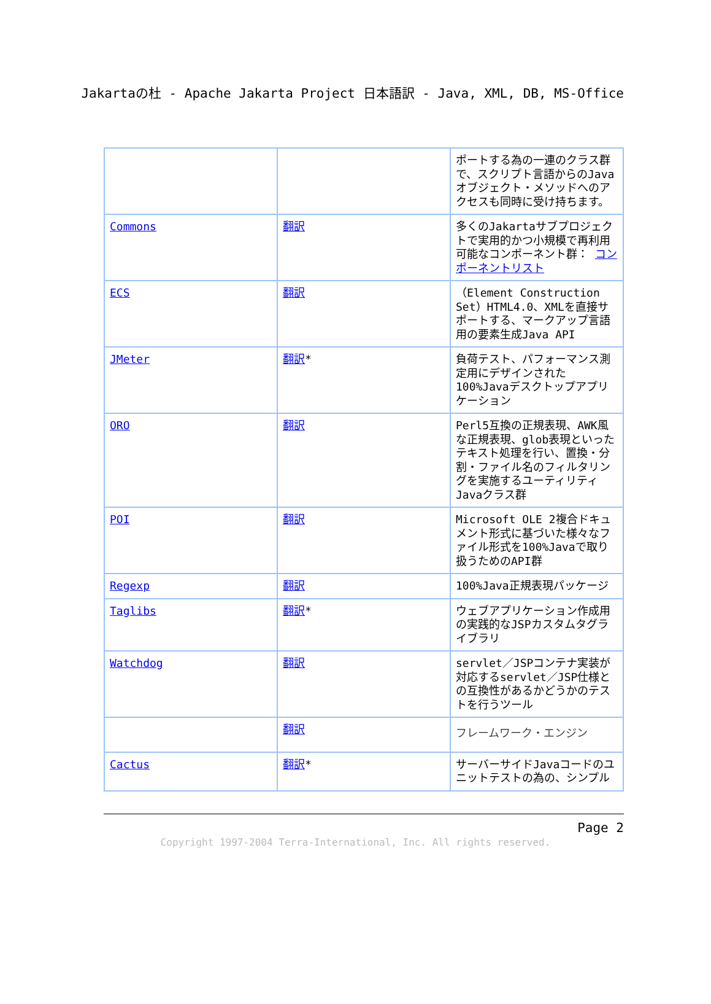Jakartaの杜 - Apache Jakarta Project 日本語訳 - Java, XML, DB, MS-Office
| | | ポートする為の一連のクラス群で、スクリプト言語からのJavaオブジェクト・メソッドへのアクセスも同時に受け持ちます。 |
| Commons | 翻訳 | 多くのJakartaサブプロジェクトで実用的かつ小規模で再利用可能なコンポーネント群： コンポーネントリスト |
| ECS | 翻訳 | （Element Construction Set）HTML4.0、XMLを直接サポートする、マークアップ言語用の要素生成Java API |
| JMeter | 翻訳 * | 負荷テスト、パフォーマンス測定用にデザインされた100%Javaデスクトップアプリケーション |
| ORO | 翻訳 | Perl5互換の正規表現、AWK風な正規表現、glob表現といったテキスト処理を行い、置換・分割・ファイル名のフィルタリングを実施するユーティリティJavaクラス群 |
| POI | 翻訳 | Microsoft OLE 2複合ドキュメント形式に基づいた様々なファイル形式を100%Javaで取り扱うためのAPI群 |
| Regexp | 翻訳 | 100%Java正規表現パッケージ |
| Taglibs | 翻訳 * | ウェブアプリケーション作成用の実践的なJSPカスタムタグライブラリ |
| Watchdog | 翻訳 | servlet／JSPコンテナ実装が対応するservlet／JSP仕様との互換性があるかどうかのテストを行うツール |
| | 翻訳 | フレームワーク・エンジン |
| Cactus | 翻訳 * | サーバーサイドJavaコードのユニットテストの為の、シンプル |
Page 2
Copyright 1997-2004 Terra-International, Inc. All rights reserved.